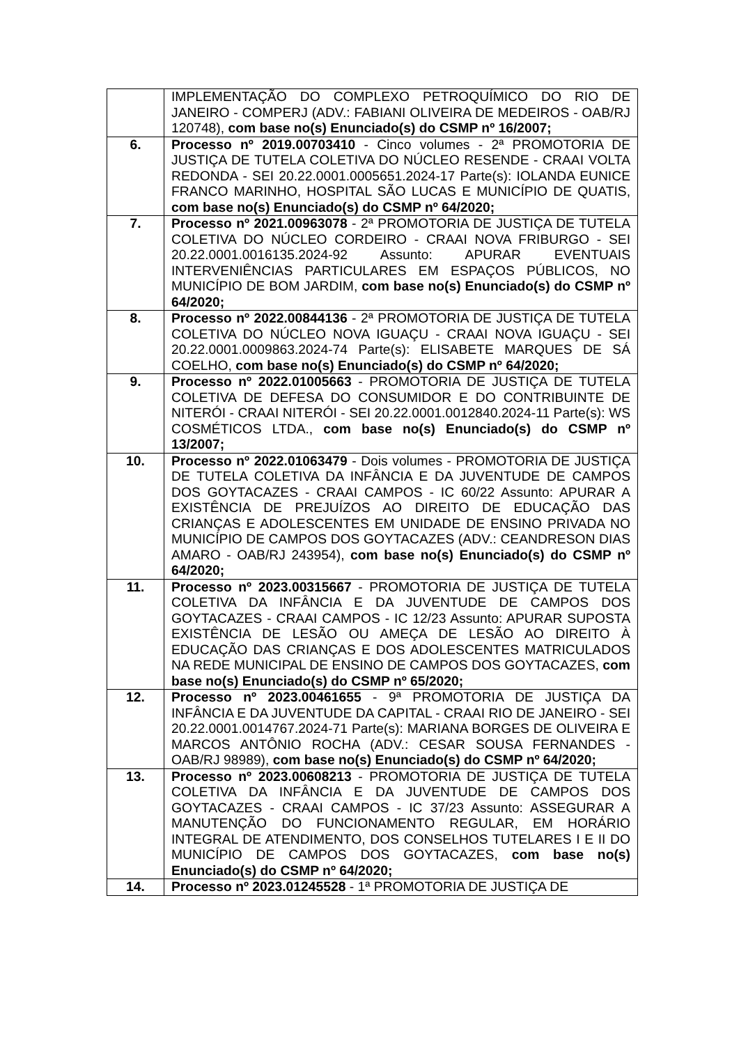| | IMPLEMENTAÇÃO DO COMPLEXO PETROQUÍMICO DO RIO DE JANEIRO - COMPERJ (ADV.: FABIANI OLIVEIRA DE MEDEIROS - OAB/RJ 120748), com base no(s) Enunciado(s) do CSMP nº 16/2007; |
| 6. | Processo nº 2019.00703410 - Cinco volumes - 2ª PROMOTORIA DE JUSTIÇA DE TUTELA COLETIVA DO NÚCLEO RESENDE - CRAAI VOLTA REDONDA - SEI 20.22.0001.0005651.2024-17 Parte(s): IOLANDA EUNICE FRANCO MARINHO, HOSPITAL SÃO LUCAS E MUNICÍPIO DE QUATIS, com base no(s) Enunciado(s) do CSMP nº 64/2020; |
| 7. | Processo nº 2021.00963078 - 2ª PROMOTORIA DE JUSTIÇA DE TUTELA COLETIVA DO NÚCLEO CORDEIRO - CRAAI NOVA FRIBURGO - SEI 20.22.0001.0016135.2024-92 Assunto: APURAR EVENTUAIS INTERVENIÊNCIAS PARTICULARES EM ESPAÇOS PÚBLICOS, NO MUNICÍPIO DE BOM JARDIM, com base no(s) Enunciado(s) do CSMP nº 64/2020; |
| 8. | Processo nº 2022.00844136 - 2ª PROMOTORIA DE JUSTIÇA DE TUTELA COLETIVA DO NÚCLEO NOVA IGUAÇU - CRAAI NOVA IGUAÇU - SEI 20.22.0001.0009863.2024-74 Parte(s): ELISABETE MARQUES DE SÁ COELHO, com base no(s) Enunciado(s) do CSMP nº 64/2020; |
| 9. | Processo nº 2022.01005663 - PROMOTORIA DE JUSTIÇA DE TUTELA COLETIVA DE DEFESA DO CONSUMIDOR E DO CONTRIBUINTE DE NITERÓI - CRAAI NITERÓI - SEI 20.22.0001.0012840.2024-11 Parte(s): WS COSMÉTICOS LTDA., com base no(s) Enunciado(s) do CSMP nº 13/2007; |
| 10. | Processo nº 2022.01063479 - Dois volumes - PROMOTORIA DE JUSTIÇA DE TUTELA COLETIVA DA INFÂNCIA E DA JUVENTUDE DE CAMPOS DOS GOYTACAZES - CRAAI CAMPOS - IC 60/22 Assunto: APURAR A EXISTÊNCIA DE PREJUÍZOS AO DIREITO DE EDUCAÇÃO DAS CRIANÇAS E ADOLESCENTES EM UNIDADE DE ENSINO PRIVADA NO MUNICÍPIO DE CAMPOS DOS GOYTACAZES (ADV.: CEANDRESON DIAS AMARO - OAB/RJ 243954), com base no(s) Enunciado(s) do CSMP nº 64/2020; |
| 11. | Processo nº 2023.00315667 - PROMOTORIA DE JUSTIÇA DE TUTELA COLETIVA DA INFÂNCIA E DA JUVENTUDE DE CAMPOS DOS GOYTACAZES - CRAAI CAMPOS - IC 12/23 Assunto: APURAR SUPOSTA EXISTÊNCIA DE LESÃO OU AMEÇA DE LESÃO AO DIREITO À EDUCAÇÃO DAS CRIANÇAS E DOS ADOLESCENTES MATRICULADOS NA REDE MUNICIPAL DE ENSINO DE CAMPOS DOS GOYTACAZES, com base no(s) Enunciado(s) do CSMP nº 65/2020; |
| 12. | Processo nº 2023.00461655 - 9ª PROMOTORIA DE JUSTIÇA DA INFÂNCIA E DA JUVENTUDE DA CAPITAL - CRAAI RIO DE JANEIRO - SEI 20.22.0001.0014767.2024-71 Parte(s): MARIANA BORGES DE OLIVEIRA E MARCOS ANTÔNIO ROCHA (ADV.: CESAR SOUSA FERNANDES - OAB/RJ 98989), com base no(s) Enunciado(s) do CSMP nº 64/2020; |
| 13. | Processo nº 2023.00608213 - PROMOTORIA DE JUSTIÇA DE TUTELA COLETIVA DA INFÂNCIA E DA JUVENTUDE DE CAMPOS DOS GOYTACAZES - CRAAI CAMPOS - IC 37/23 Assunto: ASSEGURAR A MANUTENÇÃO DO FUNCIONAMENTO REGULAR, EM HORÁRIO INTEGRAL DE ATENDIMENTO, DOS CONSELHOS TUTELARES I E II DO MUNICÍPIO DE CAMPOS DOS GOYTACAZES, com base no(s) Enunciado(s) do CSMP nº 64/2020; |
| 14. | Processo nº 2023.01245528 - 1ª PROMOTORIA DE JUSTIÇA DE |